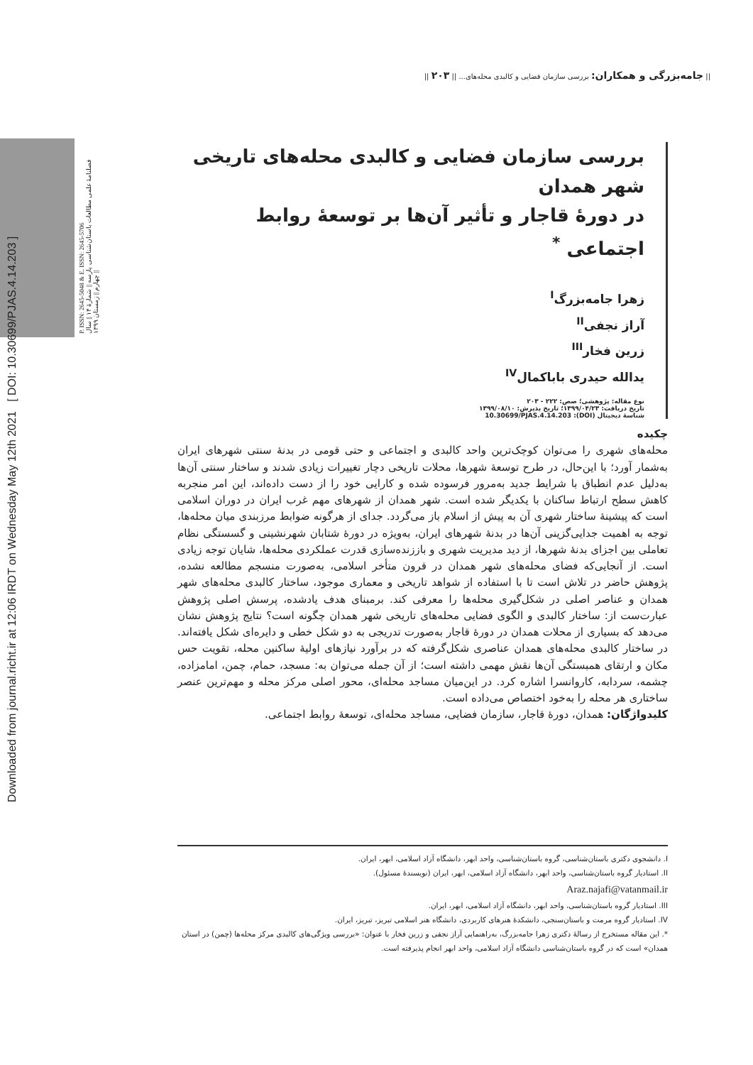Downloaded from journal.richt.ir at 12:06 IRDT on Wednesday May 12th 2021 [ DOI: 10.30699/PJAS.4.14.203 ]
|| جامه‌بزرگی و همکاران: بررسی سازمان فضایی و کالبدی محله‌های... || ۲۰۳ ||
P. ISSN: 2645-5048 & E. ISSN: 2645-5706
فصلنامهٔ علمی مطالعات باستان‌شناسی پارسه || شمارهٔ ۱۴ || سال چهارم || زمستان ۱۳۹۹ ||
بررسی سازمان فضایی و کالبدی محله‌های تاریخی شهر همدان
در دورهٔ قاجار و تأثیر آن‌ها بر توسعهٔ روابط اجتماعی <sup>*</sup>
زهرا جامه‌بزرگ<sup>I</sup>
آراز نجفی<sup>II</sup>
زرین فخار<sup>III</sup>
یدالله حیدری باباکمال<sup>IV</sup>
نوع مقاله: پژوهشی؛ صص: ۲۲۲ - ۲۰۳
تاریخ دریافت: ۱۳۹۹/۰۴/۲۳؛ تاریخ پذیرش: ۱۳۹۹/۰۸/۱۰
شناسهٔ دیجیتال (DOI): 10.30699/PJAS.4.14.203
چکیده
محله‌های شهری را می‌توان کوچک‌ترین واحد کالبدی و اجتماعی و حتی قومی در بدنهٔ سنتی شهرهای ایران به‌شمار آورد؛ با این‌حال، در طرح توسعهٔ شهرها، محلات تاریخی دچار تغییرات زیادی شدند و ساختار سنتی آن‌ها به‌دلیل عدم انطباق با شرایط جدید به‌مرور فرسوده شده و کارایی خود را از دست داده‌اند، این امر منجربه کاهش سطح ارتباط ساکنان با یکدیگر شده است. شهر همدان از شهرهای مهم غرب ایران در دوران اسلامی است که پیشینهٔ ساختار شهری آن به پیش از اسلام باز می‌گردد. جدای از هرگونه ضوابط مرزبندی میان محله‌ها، توجه به اهمیت جدایی‌گزینی آن‌ها در بدنهٔ شهرهای ایران، به‌ویژه در دورهٔ شتابان شهرنشینی و گسستگی نظام تعاملی بین اجزای بدنهٔ شهرها، از دید مدیریت شهری و باززنده‌سازی قدرت عملکردی محله‌ها، شایان توجه زیادی است. از آنجایی‌که فضای محله‌های شهر همدان در قرون متأخر اسلامی، به‌صورت منسجم مطالعه نشده، پژوهش حاضر در تلاش است تا با استفاده از شواهد تاریخی و معماری موجود، ساختار کالبدی محله‌های شهر همدان و عناصر اصلی در شکل‌گیری محله‌ها را معرفی کند. برمبنای هدف یادشده، پرسش اصلی پژوهش عبارت‌ست از: ساختار کالبدی و الگوی فضایی محله‌های تاریخی شهر همدان چگونه است؟ نتایج پژوهش نشان می‌دهد که بسیاری از محلات همدان در دورهٔ قاجار به‌صورت تدریجی به دو شکل خطی و دایره‌ای شکل یافته‌اند. در ساختار کالبدی محله‌های همدان عناصری شکل‌گرفته که در برآورد نیازهای اولیهٔ ساکنین محله، تقویت حس مکان و ارتقای همبستگی آن‌ها نقش مهمی داشته است؛ از آن جمله می‌توان به: مسجد، حمام، چمن، امامزاده، چشمه، سردابه، کاروانسرا اشاره کرد. در این‌میان مساجد محله‌ای، محور اصلی مرکز محله و مهم‌ترین عنصر ساختاری هر محله را به‌خود اختصاص می‌داده است.
کلیدواژگان: همدان، دورهٔ قاجار، سازمان فضایی، مساجد محله‌ای، توسعهٔ روابط اجتماعی.
I. دانشجوی دکتری باستان‌شناسی، گروه باستان‌شناسی، واحد ابهر، دانشگاه آزاد اسلامی، ابهر، ایران.
II. استادیار گروه باستان‌شناسی، واحد ابهر، دانشگاه آزاد اسلامی، ابهر، ایران (نویسندهٔ مسئول).
Araz.najafi@vatanmail.ir
III. استادیار گروه باستان‌شناسی، واحد ابهر، دانشگاه آزاد اسلامی، ابهر، ایران.
IV. استادیار گروه مرمت و باستان‌سنجی، دانشکدهٔ هنرهای کاربردی، دانشگاه هنر اسلامی تبریز، تبریز، ایران.
*. این مقاله مستخرج از رسالهٔ دکتری زهرا جامه‌بزرگ، به‌راهنمایی آراز نجفی و زرین فخار با عنوان: «بررسی ویژگی‌های کالبدی مرکز محله‌ها (چمن) در استان همدان» است که در گروه باستان‌شناسی دانشگاه آزاد اسلامی، واحد ابهر انجام پذیرفته است.